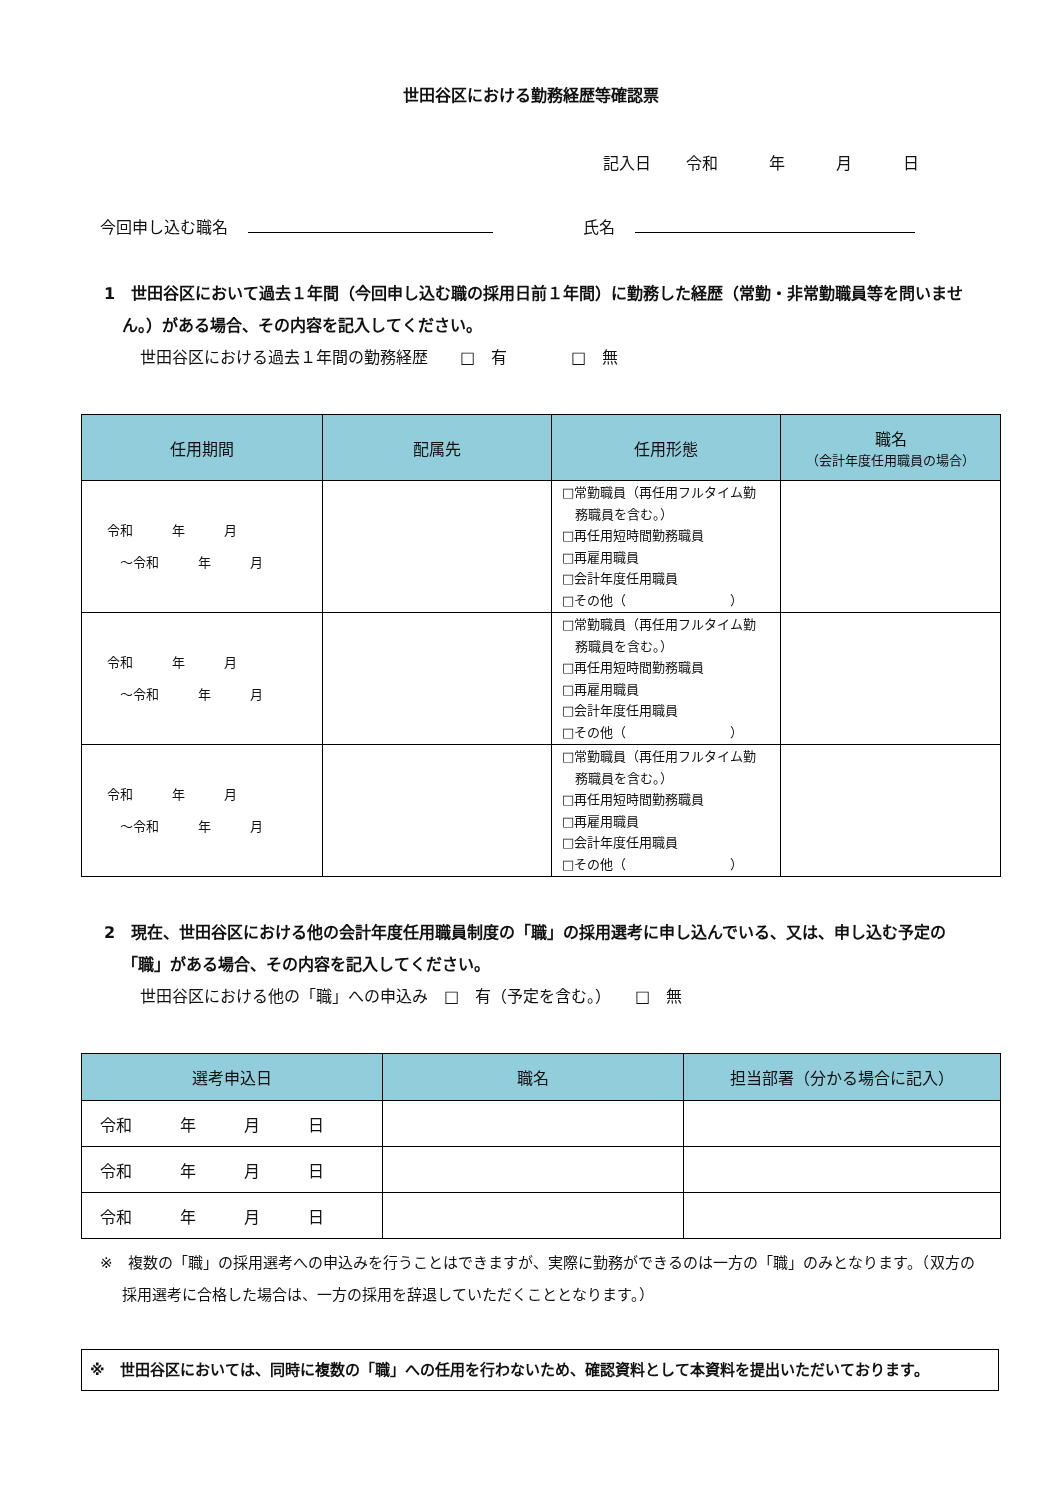世田谷区における勤務経歴等確認票
記入日 令和 　年 　月 　日
今回申し込む職名 氏名
1　世田谷区において過去１年間（今回申し込む職の採用日前１年間）に勤務した経歴（常勤・非常勤職員等を問いません。）がある場合、その内容を記入してください。
世田谷区における過去１年間の勤務経歴　　□　有　　　　□　無
| 任用期間 | 配属先 | 任用形態 | 職名 （会計年度任用職員の場合） |
| --- | --- | --- | --- |
| 令和 年 月 ～令和 年 月 | | □常勤職員（再任用フルタイム勤 務職員を含む。） □再任用短時間勤務職員 □再雇用職員 □会計年度任用職員 □その他（ ） | |
| 令和 年 月 ～令和 年 月 | | □常勤職員（再任用フルタイム勤 務職員を含む。） □再任用短時間勤務職員 □再雇用職員 □会計年度任用職員 □その他（ ） | |
| 令和 年 月 ～令和 年 月 | | □常勤職員（再任用フルタイム勤 務職員を含む。） □再任用短時間勤務職員 □再雇用職員 □会計年度任用職員 □その他（ ） | |
2　現在、世田谷区における他の会計年度任用職員制度の「職」の採用選考に申し込んでいる、又は、申し込む予定の「職」がある場合、その内容を記入してください。
世田谷区における他の「職」への申込み　□　有（予定を含む。）　　□　無
| 選考申込日 | 職名 | 担当部署（分かる場合に記入） |
| --- | --- | --- |
| 令和 年 月 日 | | |
| 令和 年 月 日 | | |
| 令和 年 月 日 | | |
※　複数の「職」の採用選考への申込みを行うことはできますが、実際に勤務ができるのは一方の「職」のみとなります。（双方の採用選考に合格した場合は、一方の採用を辞退していただくこととなります。）
※　世田谷区においては、同時に複数の「職」への任用を行わないため、確認資料として本資料を提出いただいております。